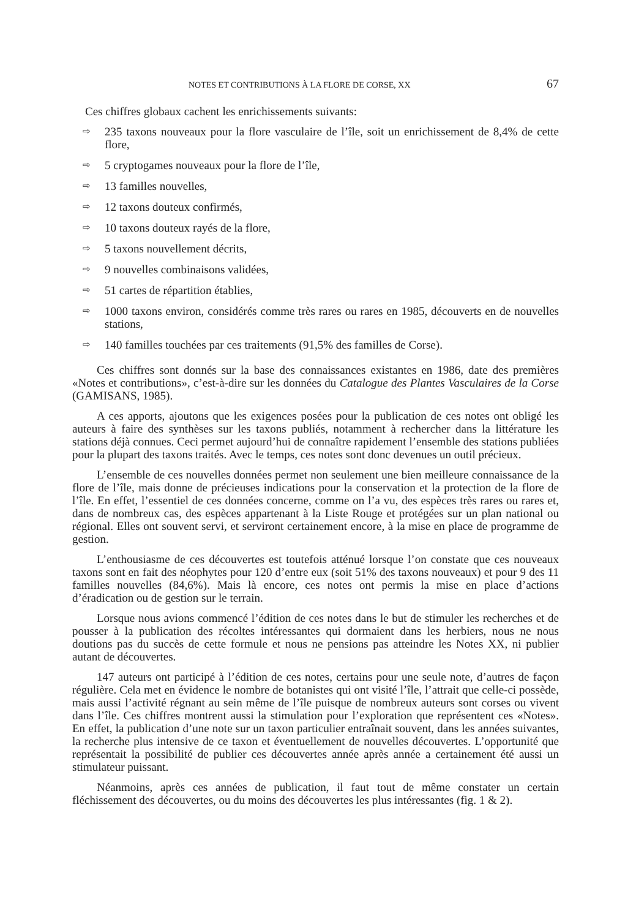NOTES ET CONTRIBUTIONS À LA FLORE DE CORSE, XX 67
Ces chiffres globaux cachent les enrichissements suivants:
⇨ 235 taxons nouveaux pour la flore vasculaire de l’île, soit un enrichissement de 8,4% de cette flore,
⇨ 5 cryptogames nouveaux pour la flore de l’île,
⇨ 13 familles nouvelles,
⇨ 12 taxons douteux confirmés,
⇨ 10 taxons douteux rayés de la flore,
⇨ 5 taxons nouvellement décrits,
⇨ 9 nouvelles combinaisons validées,
⇨ 51 cartes de répartition établies,
⇨ 1000 taxons environ, considérés comme très rares ou rares en 1985, découverts en de nouvelles stations,
⇨ 140 familles touchées par ces traitements (91,5% des familles de Corse).
Ces chiffres sont donnés sur la base des connaissances existantes en 1986, date des premières «Notes et contributions», c’est-à-dire sur les données du Catalogue des Plantes Vasculaires de la Corse (GAMISANS, 1985).
A ces apports, ajoutons que les exigences posées pour la publication de ces notes ont obligé les auteurs à faire des synthèses sur les taxons publiés, notamment à rechercher dans la littérature les stations déjà connues. Ceci permet aujourd’hui de connaître rapidement l’ensemble des stations publiées pour la plupart des taxons traités. Avec le temps, ces notes sont donc devenues un outil précieux.
L’ensemble de ces nouvelles données permet non seulement une bien meilleure connaissance de la flore de l’île, mais donne de précieuses indications pour la conservation et la protection de la flore de l’île. En effet, l’essentiel de ces données concerne, comme on l’a vu, des espèces très rares ou rares et, dans de nombreux cas, des espèces appartenant à la Liste Rouge et protégées sur un plan national ou régional. Elles ont souvent servi, et serviront certainement encore, à la mise en place de programme de gestion.
L’enthousiasme de ces découvertes est toutefois atténué lorsque l’on constate que ces nouveaux taxons sont en fait des néophytes pour 120 d’entre eux (soit 51% des taxons nouveaux) et pour 9 des 11 familles nouvelles (84,6%). Mais là encore, ces notes ont permis la mise en place d’actions d’éradication ou de gestion sur le terrain.
Lorsque nous avions commencé l’édition de ces notes dans le but de stimuler les recherches et de pousser à la publication des récoltes intéressantes qui dormaient dans les herbiers, nous ne nous doutions pas du succès de cette formule et nous ne pensions pas atteindre les Notes XX, ni publier autant de découvertes.
147 auteurs ont participé à l’édition de ces notes, certains pour une seule note, d’autres de façon régulière. Cela met en évidence le nombre de botanistes qui ont visité l’île, l’attrait que celle-ci possède, mais aussi l’activité régnant au sein même de l’île puisque de nombreux auteurs sont corses ou vivent dans l’île. Ces chiffres montrent aussi la stimulation pour l’exploration que représentent ces «Notes». En effet, la publication d’une note sur un taxon particulier entraînait souvent, dans les années suivantes, la recherche plus intensive de ce taxon et éventuellement de nouvelles découvertes. L’opportunité que représentait la possibilité de publier ces découvertes année après année a certainement été aussi un stimulateur puissant.
Néanmoins, après ces années de publication, il faut tout de même constater un certain fléchissement des découvertes, ou du moins des découvertes les plus intéressantes (fig. 1 & 2).